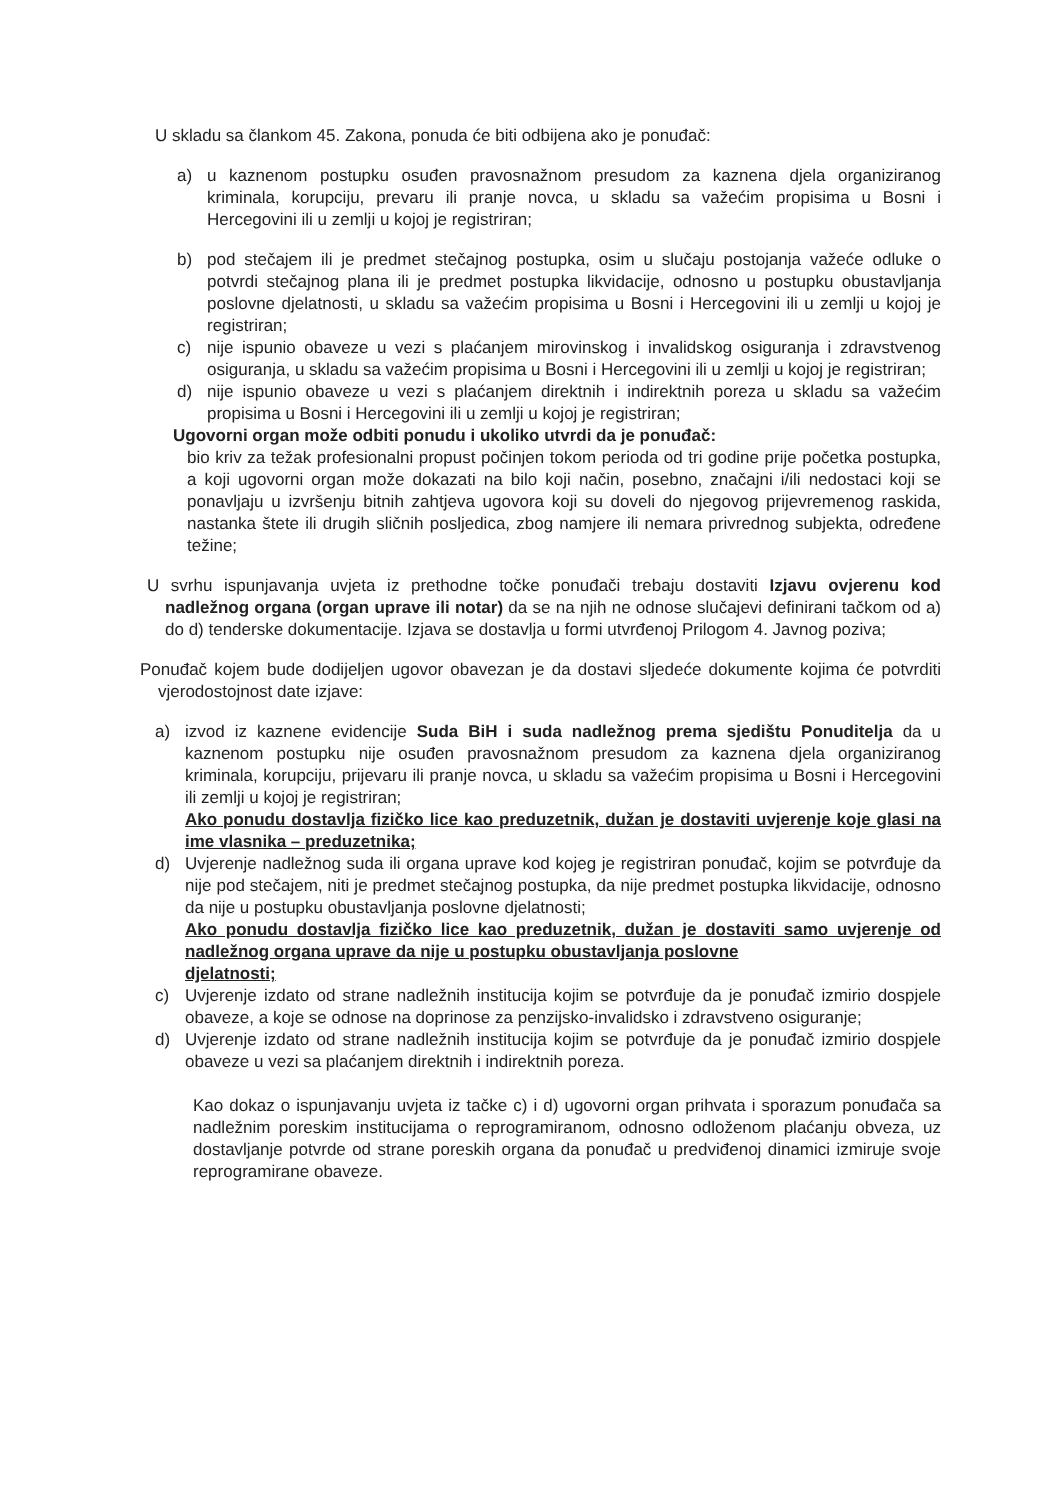U skladu sa člankom 45. Zakona, ponuda će biti odbijena ako je ponuđač:
a) u kaznenom postupku osuđen pravosnažnom presudom za kaznena djela organiziranog kriminala, korupciju, prevaru ili pranje novca, u skladu sa važećim propisima u Bosni i Hercegovini ili u zemlji u kojoj je registriran;
b) pod stečajem ili je predmet stečajnog postupka, osim u slučaju postojanja važeće odluke o potvrdi stečajnog plana ili je predmet postupka likvidacije, odnosno u postupku obustavljanja poslovne djelatnosti, u skladu sa važećim propisima u Bosni i Hercegovini ili u zemlji u kojoj je registriran;
c) nije ispunio obaveze u vezi s plaćanjem mirovinskog i invalidskog osiguranja i zdravstvenog osiguranja, u skladu sa važećim propisima u Bosni i Hercegovini ili u zemlji u kojoj je registriran;
d) nije ispunio obaveze u vezi s plaćanjem direktnih i indirektnih poreza u skladu sa važećim propisima u Bosni i Hercegovini ili u zemlji u kojoj je registriran;
Ugovorni organ može odbiti ponudu i ukoliko utvrdi da je ponuđač:
bio kriv za težak profesionalni propust počinjen tokom perioda od tri godine prije početka postupka, a koji ugovorni organ može dokazati na bilo koji način, posebno, značajni i/ili nedostaci koji se ponavljaju u izvršenju bitnih zahtjeva ugovora koji su doveli do njegovog prijevremenog raskida, nastanka štete ili drugih sličnih posljedica, zbog namjere ili nemara privrednog subjekta, određene težine;
U svrhu ispunjavanja uvjeta iz prethodne točke ponuđači trebaju dostaviti Izjavu ovjerenu kod nadležnog organa (organ uprave ili notar) da se na njih ne odnose slučajevi definirani tačkom od a) do d) tenderske dokumentacije. Izjava se dostavlja u formi utvrđenoj Prilogom 4. Javnog poziva;
Ponuđač kojem bude dodijeljen ugovor obavezan je da dostavi sljedeće dokumente kojima će potvrditi vjerodostojnost date izjave:
a) izvod iz kaznene evidencije Suda BiH i suda nadležnog prema sjedištu Ponuditelja da u kaznenom postupku nije osuđen pravosnažnom presudom za kaznena djela organiziranog kriminala, korupciju, prijevaru ili pranje novca, u skladu sa važećim propisima u Bosni i Hercegovini ili zemlji u kojoj je registriran;
Ako ponudu dostavlja fizičko lice kao preduzetnik, dužan je dostaviti uvjerenje koje glasi na ime vlasnika – preduzetnika;
d) Uvjerenje nadležnog suda ili organa uprave kod kojeg je registriran ponuđač, kojim se potvrđuje da nije pod stečajem, niti je predmet stečajnog postupka, da nije predmet postupka likvidacije, odnosno da nije u postupku obustavljanja poslovne djelatnosti;
Ako ponudu dostavlja fizičko lice kao preduzetnik, dužan je dostaviti samo uvjerenje od nadležnog organa uprave da nije u postupku obustavljanja poslovne
djelatnosti;
c) Uvjerenje izdato od strane nadležnih institucija kojim se potvrđuje da je ponuđač izmirio dospjele obaveze, a koje se odnose na doprinose za penzijsko-invalidsko i zdravstveno osiguranje;
d) Uvjerenje izdato od strane nadležnih institucija kojim se potvrđuje da je ponuđač izmirio dospjele obaveze u vezi sa plaćanjem direktnih i indirektnih poreza.
Kao dokaz o ispunjavanju uvjeta iz tačke c) i d) ugovorni organ prihvata i sporazum ponuđača sa nadležnim poreskim institucijama o reprogramiranom, odnosno odloženom plaćanju obveza, uz dostavljanje potvrde od strane poreskih organa da ponuđač u predviđenoj dinamici izmiruje svoje reprogramirane obaveze.